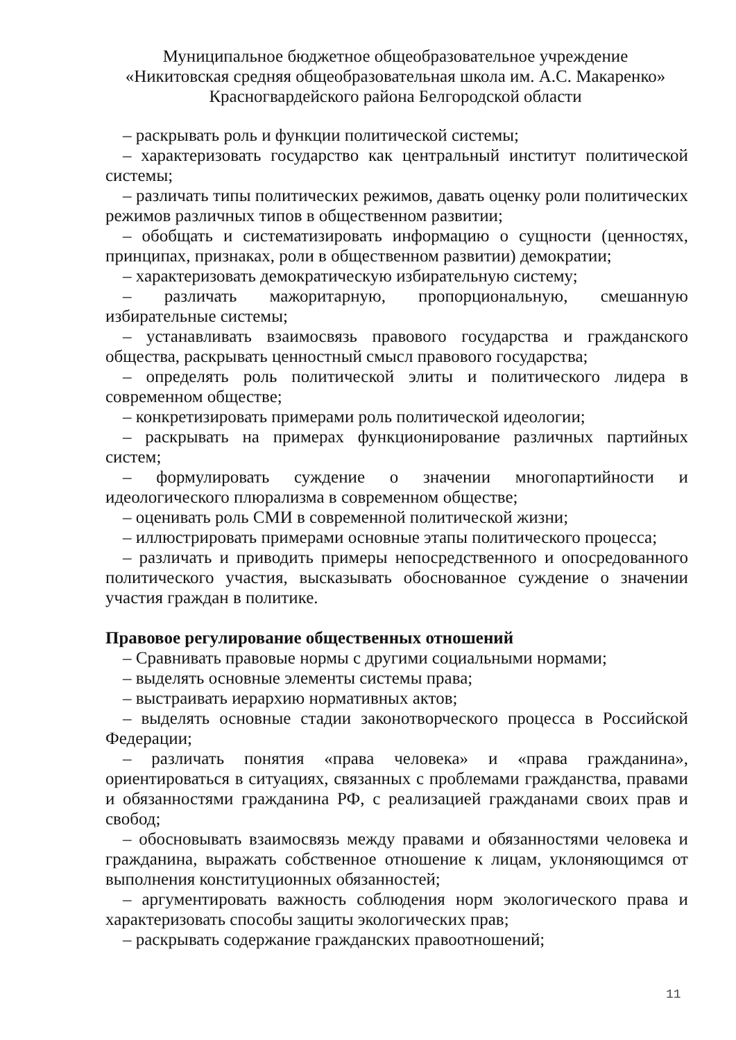Муниципальное бюджетное общеобразовательное учреждение
«Никитовская средняя общеобразовательная школа им. А.С. Макаренко»
Красногвардейского района Белгородской области
– раскрывать роль и функции политической системы;
– характеризовать государство как центральный институт политической системы;
– различать типы политических режимов, давать оценку роли политических режимов различных типов в общественном развитии;
– обобщать и систематизировать информацию о сущности (ценностях, принципах, признаках, роли в общественном развитии) демократии;
– характеризовать демократическую избирательную систему;
– различать мажоритарную, пропорциональную, смешанную избирательные системы;
– устанавливать взаимосвязь правового государства и гражданского общества, раскрывать ценностный смысл правового государства;
– определять роль политической элиты и политического лидера в современном обществе;
– конкретизировать примерами роль политической идеологии;
– раскрывать на примерах функционирование различных партийных систем;
– формулировать суждение о значении многопартийности и идеологического плюрализма в современном обществе;
– оценивать роль СМИ в современной политической жизни;
– иллюстрировать примерами основные этапы политического процесса;
– различать и приводить примеры непосредственного и опосредованного политического участия, высказывать обоснованное суждение о значении участия граждан в политике.
Правовое регулирование общественных отношений
– Сравнивать правовые нормы с другими социальными нормами;
– выделять основные элементы системы права;
– выстраивать иерархию нормативных актов;
– выделять основные стадии законотворческого процесса в Российской Федерации;
– различать понятия «права человека» и «права гражданина», ориентироваться в ситуациях, связанных с проблемами гражданства, правами и обязанностями гражданина РФ, с реализацией гражданами своих прав и свобод;
– обосновывать взаимосвязь между правами и обязанностями человека и гражданина, выражать собственное отношение к лицам, уклоняющимся от выполнения конституционных обязанностей;
– аргументировать важность соблюдения норм экологического права и характеризовать способы защиты экологических прав;
– раскрывать содержание гражданских правоотношений;
11